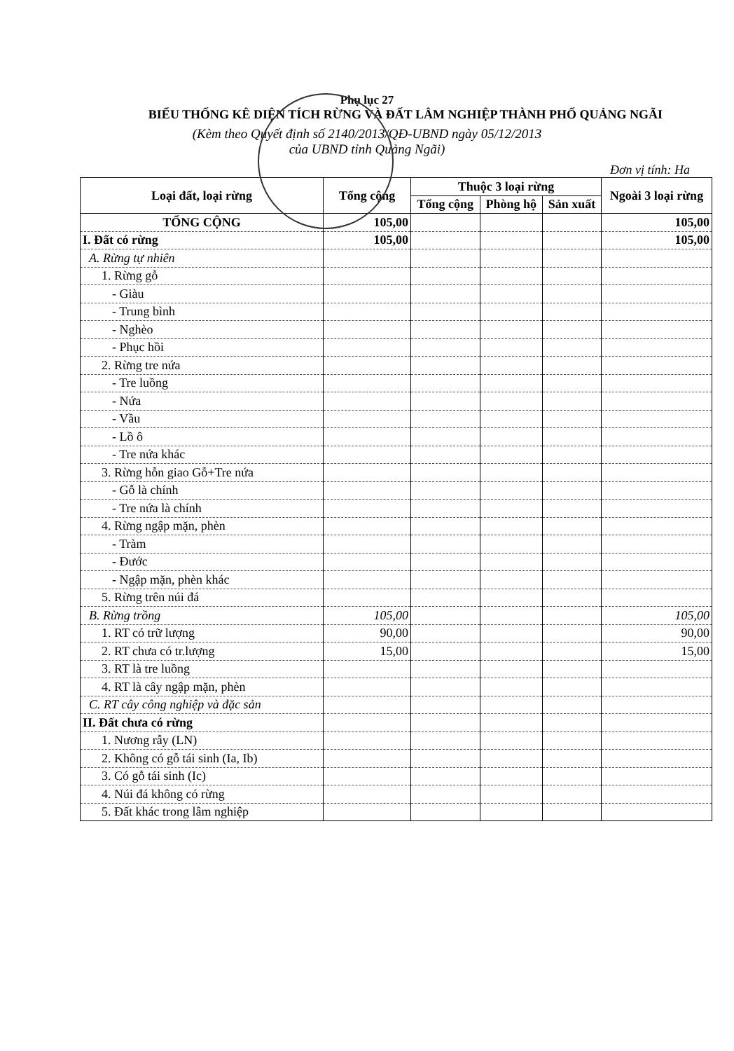Phụ lục 27
BIỂU THỐNG KÊ DIỆN TÍCH RỪNG VÀ ĐẤT LÂM NGHIỆP THÀNH PHỐ QUẢNG NGÃI
(Kèm theo Quyết định số 2140/2013/QĐ-UBND ngày 05/12/2013
của UBND tỉnh Quảng Ngãi)
Đơn vị tính: Ha
| Loại đất, loại rừng | Tổng cộng | Thuộc 3 loại rừng | | | Ngoài 3 loại rừng |
| --- | --- | --- | --- | --- | --- |
| | | Tổng cộng | Phòng hộ | Sản xuất | |
| TỔNG CỘNG | 105,00 | | | | 105,00 |
| I. Đất có rừng | 105,00 | | | | 105,00 |
| A. Rừng tự nhiên | | | | | |
| 1. Rừng gỗ | | | | | |
| - Giàu | | | | | |
| - Trung bình | | | | | |
| - Nghèo | | | | | |
| - Phục hồi | | | | | |
| 2. Rừng tre nứa | | | | | |
| - Tre luồng | | | | | |
| - Nứa | | | | | |
| - Vầu | | | | | |
| - Lồ ô | | | | | |
| - Tre nứa khác | | | | | |
| 3. Rừng hỗn giao Gỗ+Tre nứa | | | | | |
| - Gỗ là chính | | | | | |
| - Tre nứa là chính | | | | | |
| 4. Rừng ngập mặn, phèn | | | | | |
| - Tràm | | | | | |
| - Đước | | | | | |
| - Ngập mặn, phèn khác | | | | | |
| 5. Rừng trên núi đá | | | | | |
| B. Rừng trồng | 105,00 | | | | 105,00 |
| 1. RT có trữ lượng | 90,00 | | | | 90,00 |
| 2. RT chưa có tr.lượng | 15,00 | | | | 15,00 |
| 3. RT là tre luồng | | | | | |
| 4. RT là cây ngập mặn, phèn | | | | | |
| C. RT cây công nghiệp và đặc sản | | | | | |
| II. Đất chưa có rừng | | | | | |
| 1. Nương rẫy (LN) | | | | | |
| 2. Không có gỗ tái sinh (Ia, Ib) | | | | | |
| 3. Có gỗ tái sinh (Ic) | | | | | |
| 4. Núi đá không có rừng | | | | | |
| 5. Đất khác trong lâm nghiệp | | | | | |